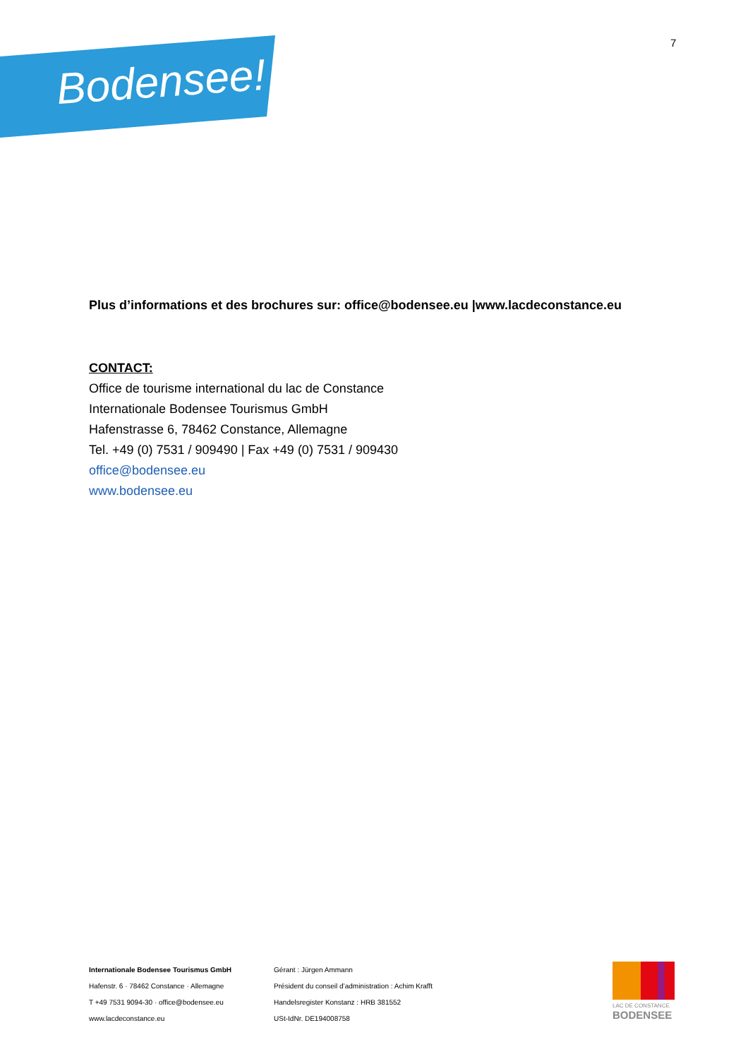Bodensee!
7
Plus d’informations et des brochures sur: office@bodensee.eu |www.lacdeconstance.eu
CONTACT:
Office de tourisme international du lac de Constance
Internationale Bodensee Tourismus GmbH
Hafenstrasse 6, 78462 Constance, Allemagne
Tel. +49 (0) 7531 / 909490 | Fax +49 (0) 7531 / 909430
office@bodensee.eu
www.bodensee.eu
Internationale Bodensee Tourismus GmbH
Hafenstr. 6 · 78462 Constance · Allemagne
T +49 7531 9094-30 · office@bodensee.eu
www.lacdeconstance.eu
Gérant : Jürgen Ammann
Président du conseil d’administration : Achim Krafft
Handelsregister Konstanz : HRB 381552
USt-IdNr. DE194008758
LAC DE CONSTANCE
BODENSEE